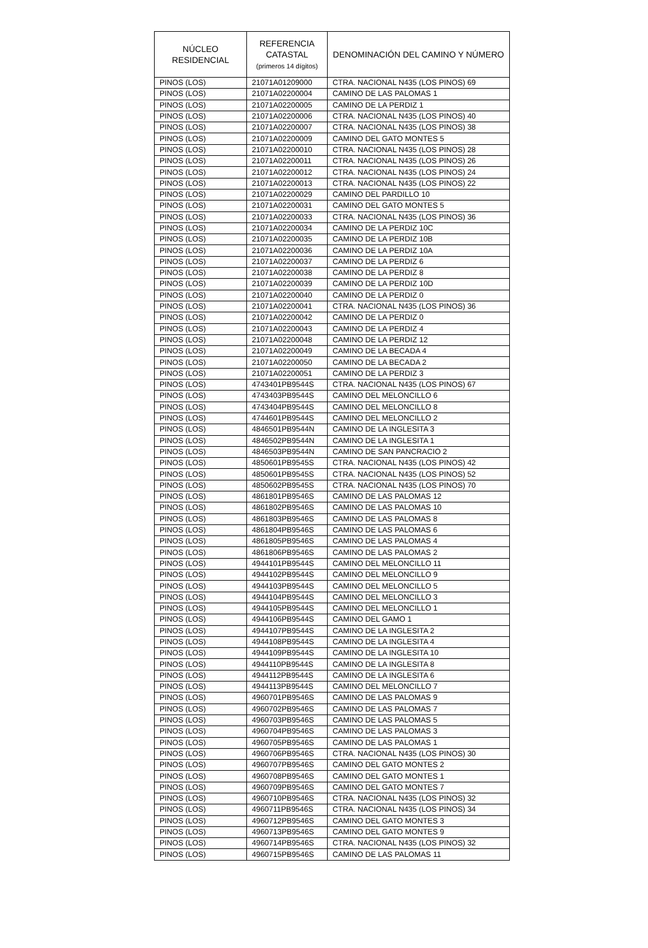| NÚCLEO RESIDENCIAL | REFERENCIA CATASTAL (primeros 14 dígitos) | DENOMINACIÓN DEL CAMINO Y NÚMERO |
| --- | --- | --- |
| PINOS (LOS) | 21071A01209000 | CTRA. NACIONAL N435 (LOS PINOS) 69 |
| PINOS (LOS) | 21071A02200004 | CAMINO DE LAS PALOMAS 1 |
| PINOS (LOS) | 21071A02200005 | CAMINO DE LA PERDIZ 1 |
| PINOS (LOS) | 21071A02200006 | CTRA. NACIONAL N435 (LOS PINOS) 40 |
| PINOS (LOS) | 21071A02200007 | CTRA. NACIONAL N435 (LOS PINOS) 38 |
| PINOS (LOS) | 21071A02200009 | CAMINO DEL GATO MONTES 5 |
| PINOS (LOS) | 21071A02200010 | CTRA. NACIONAL N435 (LOS PINOS) 28 |
| PINOS (LOS) | 21071A02200011 | CTRA. NACIONAL N435 (LOS PINOS) 26 |
| PINOS (LOS) | 21071A02200012 | CTRA. NACIONAL N435 (LOS PINOS) 24 |
| PINOS (LOS) | 21071A02200013 | CTRA. NACIONAL N435 (LOS PINOS) 22 |
| PINOS (LOS) | 21071A02200029 | CAMINO DEL PARDILLO 10 |
| PINOS (LOS) | 21071A02200031 | CAMINO DEL GATO MONTES 5 |
| PINOS (LOS) | 21071A02200033 | CTRA. NACIONAL N435 (LOS PINOS) 36 |
| PINOS (LOS) | 21071A02200034 | CAMINO DE LA PERDIZ 10C |
| PINOS (LOS) | 21071A02200035 | CAMINO DE LA PERDIZ 10B |
| PINOS (LOS) | 21071A02200036 | CAMINO DE LA PERDIZ 10A |
| PINOS (LOS) | 21071A02200037 | CAMINO DE LA PERDIZ 6 |
| PINOS (LOS) | 21071A02200038 | CAMINO DE LA PERDIZ 8 |
| PINOS (LOS) | 21071A02200039 | CAMINO DE LA PERDIZ 10D |
| PINOS (LOS) | 21071A02200040 | CAMINO DE LA PERDIZ 0 |
| PINOS (LOS) | 21071A02200041 | CTRA. NACIONAL N435 (LOS PINOS) 36 |
| PINOS (LOS) | 21071A02200042 | CAMINO DE LA PERDIZ 0 |
| PINOS (LOS) | 21071A02200043 | CAMINO DE LA PERDIZ 4 |
| PINOS (LOS) | 21071A02200048 | CAMINO DE LA PERDIZ 12 |
| PINOS (LOS) | 21071A02200049 | CAMINO DE LA BECADA 4 |
| PINOS (LOS) | 21071A02200050 | CAMINO DE LA BECADA 2 |
| PINOS (LOS) | 21071A02200051 | CAMINO DE LA PERDIZ 3 |
| PINOS (LOS) | 4743401PB9544S | CTRA. NACIONAL N435 (LOS PINOS) 67 |
| PINOS (LOS) | 4743403PB9544S | CAMINO DEL MELONCILLO 6 |
| PINOS (LOS) | 4743404PB9544S | CAMINO DEL MELONCILLO 8 |
| PINOS (LOS) | 4744601PB9544S | CAMINO DEL MELONCILLO 2 |
| PINOS (LOS) | 4846501PB9544N | CAMINO DE LA INGLESITA 3 |
| PINOS (LOS) | 4846502PB9544N | CAMINO DE LA INGLESITA 1 |
| PINOS (LOS) | 4846503PB9544N | CAMINO DE SAN PANCRACIO 2 |
| PINOS (LOS) | 4850601PB9545S | CTRA. NACIONAL N435 (LOS PINOS) 42 |
| PINOS (LOS) | 4850601PB9545S | CTRA. NACIONAL N435 (LOS PINOS) 52 |
| PINOS (LOS) | 4850602PB9545S | CTRA. NACIONAL N435 (LOS PINOS) 70 |
| PINOS (LOS) | 4861801PB9546S | CAMINO DE LAS PALOMAS 12 |
| PINOS (LOS) | 4861802PB9546S | CAMINO DE LAS PALOMAS 10 |
| PINOS (LOS) | 4861803PB9546S | CAMINO DE LAS PALOMAS 8 |
| PINOS (LOS) | 4861804PB9546S | CAMINO DE LAS PALOMAS 6 |
| PINOS (LOS) | 4861805PB9546S | CAMINO DE LAS PALOMAS 4 |
| PINOS (LOS) | 4861806PB9546S | CAMINO DE LAS PALOMAS 2 |
| PINOS (LOS) | 4944101PB9544S | CAMINO DEL MELONCILLO 11 |
| PINOS (LOS) | 4944102PB9544S | CAMINO DEL MELONCILLO 9 |
| PINOS (LOS) | 4944103PB9544S | CAMINO DEL MELONCILLO 5 |
| PINOS (LOS) | 4944104PB9544S | CAMINO DEL MELONCILLO 3 |
| PINOS (LOS) | 4944105PB9544S | CAMINO DEL MELONCILLO 1 |
| PINOS (LOS) | 4944106PB9544S | CAMINO DEL GAMO 1 |
| PINOS (LOS) | 4944107PB9544S | CAMINO DE LA INGLESITA 2 |
| PINOS (LOS) | 4944108PB9544S | CAMINO DE LA INGLESITA 4 |
| PINOS (LOS) | 4944109PB9544S | CAMINO DE LA INGLESITA 10 |
| PINOS (LOS) | 4944110PB9544S | CAMINO DE LA INGLESITA 8 |
| PINOS (LOS) | 4944112PB9544S | CAMINO DE LA INGLESITA 6 |
| PINOS (LOS) | 4944113PB9544S | CAMINO DEL MELONCILLO 7 |
| PINOS (LOS) | 4960701PB9546S | CAMINO DE LAS PALOMAS 9 |
| PINOS (LOS) | 4960702PB9546S | CAMINO DE LAS PALOMAS 7 |
| PINOS (LOS) | 4960703PB9546S | CAMINO DE LAS PALOMAS 5 |
| PINOS (LOS) | 4960704PB9546S | CAMINO DE LAS PALOMAS 3 |
| PINOS (LOS) | 4960705PB9546S | CAMINO DE LAS PALOMAS 1 |
| PINOS (LOS) | 4960706PB9546S | CTRA. NACIONAL N435 (LOS PINOS) 30 |
| PINOS (LOS) | 4960707PB9546S | CAMINO DEL GATO MONTES 2 |
| PINOS (LOS) | 4960708PB9546S | CAMINO DEL GATO MONTES 1 |
| PINOS (LOS) | 4960709PB9546S | CAMINO DEL GATO MONTES 7 |
| PINOS (LOS) | 4960710PB9546S | CTRA. NACIONAL N435 (LOS PINOS) 32 |
| PINOS (LOS) | 4960711PB9546S | CTRA. NACIONAL N435 (LOS PINOS) 34 |
| PINOS (LOS) | 4960712PB9546S | CAMINO DEL GATO MONTES 3 |
| PINOS (LOS) | 4960713PB9546S | CAMINO DEL GATO MONTES 9 |
| PINOS (LOS) | 4960714PB9546S | CTRA. NACIONAL N435 (LOS PINOS) 32 |
| PINOS (LOS) | 4960715PB9546S | CAMINO DE LAS PALOMAS 11 |